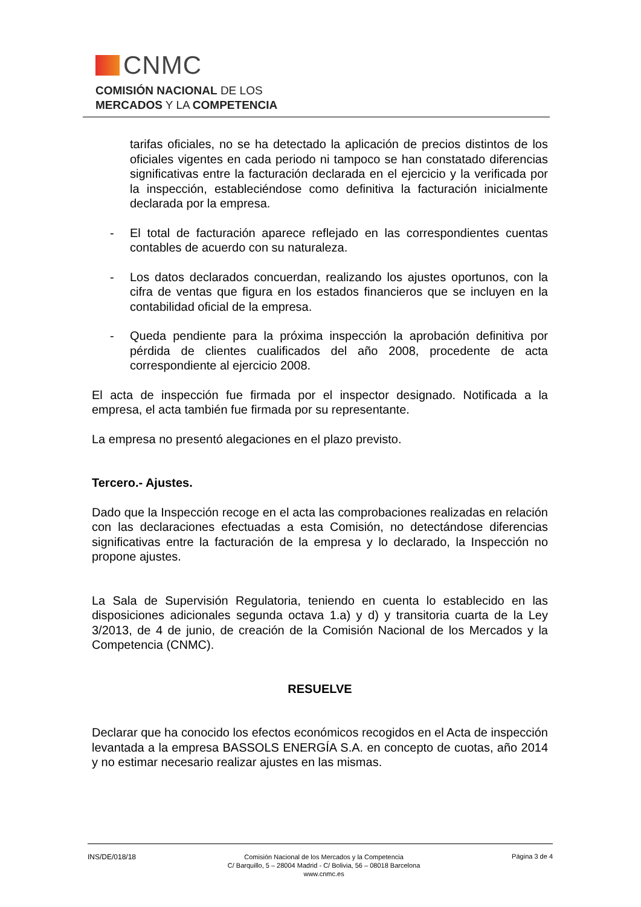CNMC
COMISIÓN NACIONAL DE LOS
MERCADOS Y LA COMPETENCIA
tarifas oficiales, no se ha detectado la aplicación de precios distintos de los oficiales vigentes en cada periodo ni tampoco se han constatado diferencias significativas entre la facturación declarada en el ejercicio y la verificada por la inspección, estableciéndose como definitiva la facturación inicialmente declarada por la empresa.
- El total de facturación aparece reflejado en las correspondientes cuentas contables de acuerdo con su naturaleza.
- Los datos declarados concuerdan, realizando los ajustes oportunos, con la cifra de ventas que figura en los estados financieros que se incluyen en la contabilidad oficial de la empresa.
- Queda pendiente para la próxima inspección la aprobación definitiva por pérdida de clientes cualificados del año 2008, procedente de acta correspondiente al ejercicio 2008.
El acta de inspección fue firmada por el inspector designado. Notificada a la empresa, el acta también fue firmada por su representante.
La empresa no presentó alegaciones en el plazo previsto.
Tercero.- Ajustes.
Dado que la Inspección recoge en el acta las comprobaciones realizadas en relación con las declaraciones efectuadas a esta Comisión, no detectándose diferencias significativas entre la facturación de la empresa y lo declarado, la Inspección no propone ajustes.
La Sala de Supervisión Regulatoria, teniendo en cuenta lo establecido en las disposiciones adicionales segunda octava 1.a) y d) y transitoria cuarta de la Ley 3/2013, de 4 de junio, de creación de la Comisión Nacional de los Mercados y la Competencia (CNMC).
RESUELVE
Declarar que ha conocido los efectos económicos recogidos en el Acta de inspección levantada a la empresa BASSOLS ENERGÍA S.A. en concepto de cuotas, año 2014 y no estimar necesario realizar ajustes en las mismas.
INS/DE/018/18
Comisión Nacional de los Mercados y la Competencia
C/ Barquillo, 5 – 28004 Madrid - C/ Bolivia, 56 – 08018 Barcelona
www.cnmc.es
Página 3 de 4